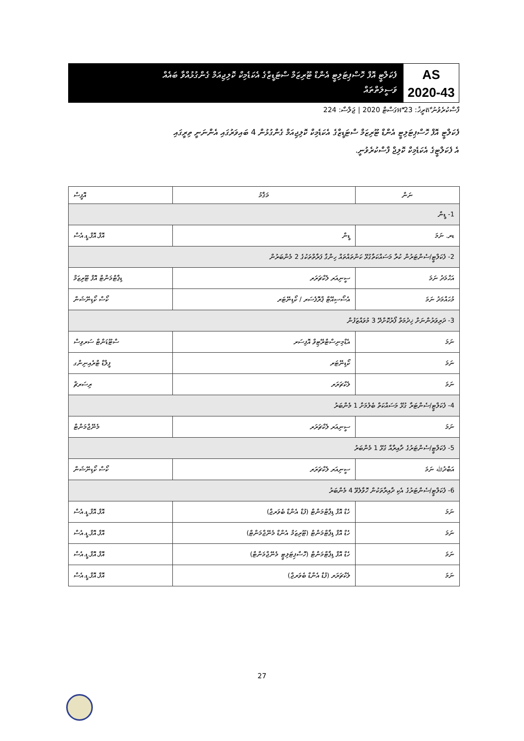AS
2020-43
ފެކަލްޓީ އޮފް ހޮސްޕިޓަލިޓީ އެންޑް ޓޫރިޒަމް ސްޓަޑީޒްގެ އެކަޑެމިކް ކޮލިޖިއަމް ގެންގުޅުއްވާ ބައެއް
ވަސީލަތްތައް
ފާސްކުރެވުނު តާރީޚު: 23 អޮގަސްޓް 2020 | ޖަލްސާ: 224
ފެކަލްޓީ އޮފް ހޮސްޕިޓަލިޓީ އެންޑް ޓޫރިޒަމް ސްޓަޑީޒްގެ އެކަޑެމިކް ކޮލިޖިއަމް ގެންގުޅުން 4 ބައިވަރުގައި އެންނަނީ ތިރީގައި
އެ ފެކަލްޓީގެ އެކަޑެމިކް ކޮލިޖް ފާސްކުރެވުނީ.
| ނަން | މަޤާމު | އޮފީސް |
| --- | --- | --- |
| 1- ޑީން | | |
| ޑރ. ނަމަ | ޑީން | އޮފް.އޮފް.ޑީ.އެސް |
| 2- ފެކަލްޓީ/ސެންޓަރުން ކުރާ މަސައްކަތާގުޅޭ ކަންތައްތައް ހިންގާ ފަރާތްތަކުގެ 2 މެންބަރުން | | |
| އަޙްމަދު ނަމަ | ސީނިއަރ ލެކްޗަރަރ | ޑިޕާޓްމަންޓް އޮފް ޓޫރިޒަމް |
| މުޙައްމަދު ނަމަ | އެސޯސިއޭޓް ޕްރޮފެސަރ / ކޯޑިނޭޓަރ | ކޯސް ކޯޑިނޭޝަން |
| 3- ދަރިވަރުންނަށް ޚިދުމަތް ފޯރުކޮށްދޭ 3 މުވައްޒަފުން | | |
| ނަމަ | އެޑްމިނިސްޓްރޭޓިވް އޮފިސަރ | ސްޓޫޑަންޓް ސަރވިސް |
| ނަމަ | ކޯޑިނޭޓަރ | ފީލްޑް ޓްރެއިނިންގ |
| ނަމަ | ލެކްޗަރަރ | ރިސަރޗް |
| 4- ފެކަލްޓީ/ސެންޓަރާ ގުޅޭ މަސައްކަތް ބެލުމަށް 1 މެންބަރު | | |
| ނަމަ | ސީނިއަރ ލެކްޗަރަރ | މެނޭޖްމަންޓް |
| 5- ފެކަލްޓީ/ސެންޓަރުގެ ދާއިރާއާ ގުޅޭ 1 މެންބަރު | | |
| އަބްދުﷲ ނަމަ | ސީނިއަރ ލެކްޗަރަރ | ކޯސް ކޯޑިނޭޝަން |
| 6- ފެކަލްޓީ/ސެންޓަރުގެ އެކި ދާއިރާތަކުން ހޮވާލެވޭ 4 މެންބަރު | | |
| ނަމަ | ހެޑް އޮފް ޑިޕާޓްމަންޓް (ފުޑް އެންޑް ބެވަރޖް) | އޮފް.އޮފް.ޑީ.އެސް |
| ނަމަ | ހެޑް އޮފް ޑިޕާޓްމަންޓް (ޓޫރިޒަމް އެންޑް މެނޭޖްމަންޓް) | އޮފް.އޮފް.ޑީ.އެސް |
| ނަމަ | ހެޑް އޮފް ޑިޕާޓްމަންޓް (ހޮސްޕިޓަލިޓީ މެނޭޖްމަންޓް) | އޮފް.އޮފް.ޑީ.އެސް |
| ނަމަ | ލެކްޗަރަރ (ފުޑް އެންޑް ބެވަރޖް) | އޮފް.އޮފް.ޑީ.އެސް |
27